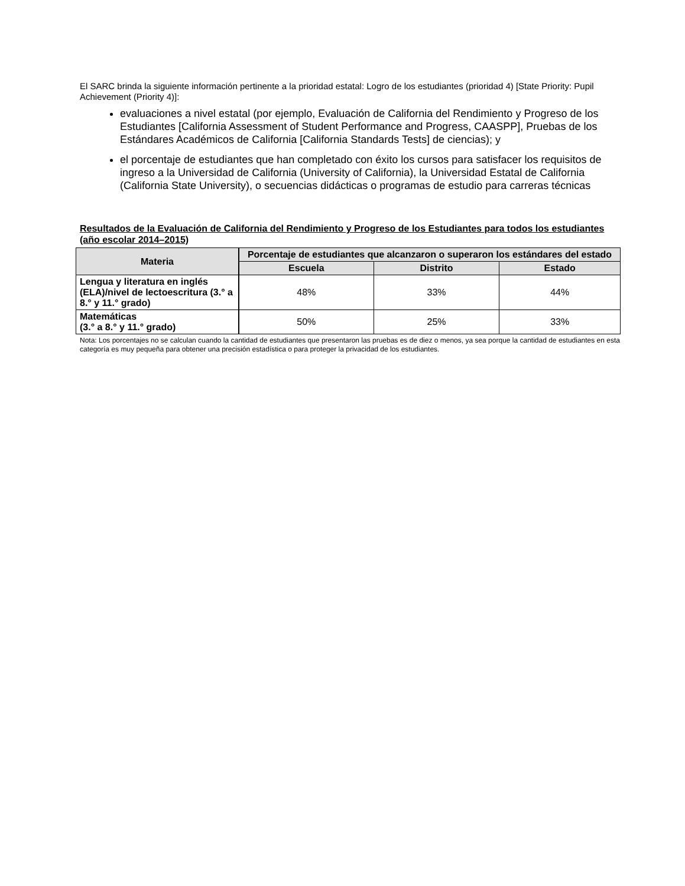El SARC brinda la siguiente información pertinente a la prioridad estatal: Logro de los estudiantes (prioridad 4) [State Priority: Pupil Achievement (Priority 4)]:
evaluaciones a nivel estatal (por ejemplo, Evaluación de California del Rendimiento y Progreso de los Estudiantes [California Assessment of Student Performance and Progress, CAASPP], Pruebas de los Estándares Académicos de California [California Standards Tests] de ciencias); y
el porcentaje de estudiantes que han completado con éxito los cursos para satisfacer los requisitos de ingreso a la Universidad de California (University of California), la Universidad Estatal de California (California State University), o secuencias didácticas o programas de estudio para carreras técnicas
Resultados de la Evaluación de California del Rendimiento y Progreso de los Estudiantes para todos los estudiantes (año escolar 2014–2015)
| Materia | Porcentaje de estudiantes que alcanzaron o superaron los estándares del estado | | |
| --- | --- | --- | --- |
| | Escuela | Distrito | Estado |
| Lengua y literatura en inglés (ELA)/nivel de lectoescritura (3.° a 8.° y 11.° grado) | 48% | 33% | 44% |
| Matemáticas (3.° a 8.° y 11.° grado) | 50% | 25% | 33% |
Nota: Los porcentajes no se calculan cuando la cantidad de estudiantes que presentaron las pruebas es de diez o menos, ya sea porque la cantidad de estudiantes en esta categoría es muy pequeña para obtener una precisión estadística o para proteger la privacidad de los estudiantes.